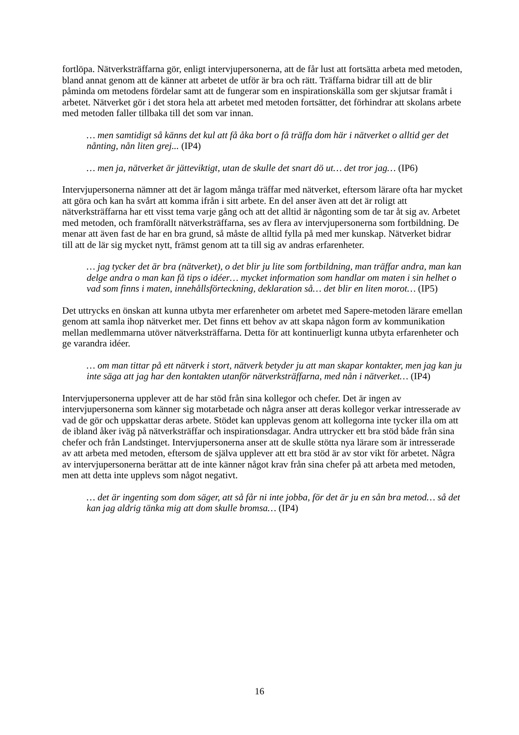fortlöpa. Nätverksträffarna gör, enligt intervjupersonerna, att de får lust att fortsätta arbeta med metoden, bland annat genom att de känner att arbetet de utför är bra och rätt. Träffarna bidrar till att de blir påminda om metodens fördelar samt att de fungerar som en inspirationskälla som ger skjutsar framåt i arbetet. Nätverket gör i det stora hela att arbetet med metoden fortsätter, det förhindrar att skolans arbete med metoden faller tillbaka till det som var innan.
… men samtidigt så känns det kul att få åka bort o få träffa dom här i nätverket o alltid ger det nånting, nån liten grej... (IP4)
… men ja, nätverket är jätteviktigt, utan de skulle det snart dö ut… det tror jag… (IP6)
Intervjupersonerna nämner att det är lagom många träffar med nätverket, eftersom lärare ofta har mycket att göra och kan ha svårt att komma ifrån i sitt arbete. En del anser även att det är roligt att nätverksträffarna har ett visst tema varje gång och att det alltid är någonting som de tar åt sig av. Arbetet med metoden, och framförallt nätverksträffarna, ses av flera av intervjupersonerna som fortbildning. De menar att även fast de har en bra grund, så måste de alltid fylla på med mer kunskap. Nätverket bidrar till att de lär sig mycket nytt, främst genom att ta till sig av andras erfarenheter.
… jag tycker det är bra (nätverket), o det blir ju lite som fortbildning, man träffar andra, man kan delge andra o man kan få tips o idéer… mycket information som handlar om maten i sin helhet o vad som finns i maten, innehållsförteckning, deklaration så… det blir en liten morot… (IP5)
Det uttrycks en önskan att kunna utbyta mer erfarenheter om arbetet med Sapere-metoden lärare emellan genom att samla ihop nätverket mer. Det finns ett behov av att skapa någon form av kommunikation mellan medlemmarna utöver nätverksträffarna. Detta för att kontinuerligt kunna utbyta erfarenheter och ge varandra idéer.
… om man tittar på ett nätverk i stort, nätverk betyder ju att man skapar kontakter, men jag kan ju inte säga att jag har den kontakten utanför nätverksträffarna, med nån i nätverket… (IP4)
Intervjupersonerna upplever att de har stöd från sina kollegor och chefer. Det är ingen av intervjupersonerna som känner sig motarbetade och några anser att deras kollegor verkar intresserade av vad de gör och uppskattar deras arbete. Stödet kan upplevas genom att kollegorna inte tycker illa om att de ibland åker iväg på nätverksträffar och inspirationsdagar. Andra uttrycker ett bra stöd både från sina chefer och från Landstinget. Intervjupersonerna anser att de skulle stötta nya lärare som är intresserade av att arbeta med metoden, eftersom de själva upplever att ett bra stöd är av stor vikt för arbetet. Några av intervjupersonerna berättar att de inte känner något krav från sina chefer på att arbeta med metoden, men att detta inte upplevs som något negativt.
… det är ingenting som dom säger, att så får ni inte jobba, för det är ju en sån bra metod… så det kan jag aldrig tänka mig att dom skulle bromsa… (IP4)
16